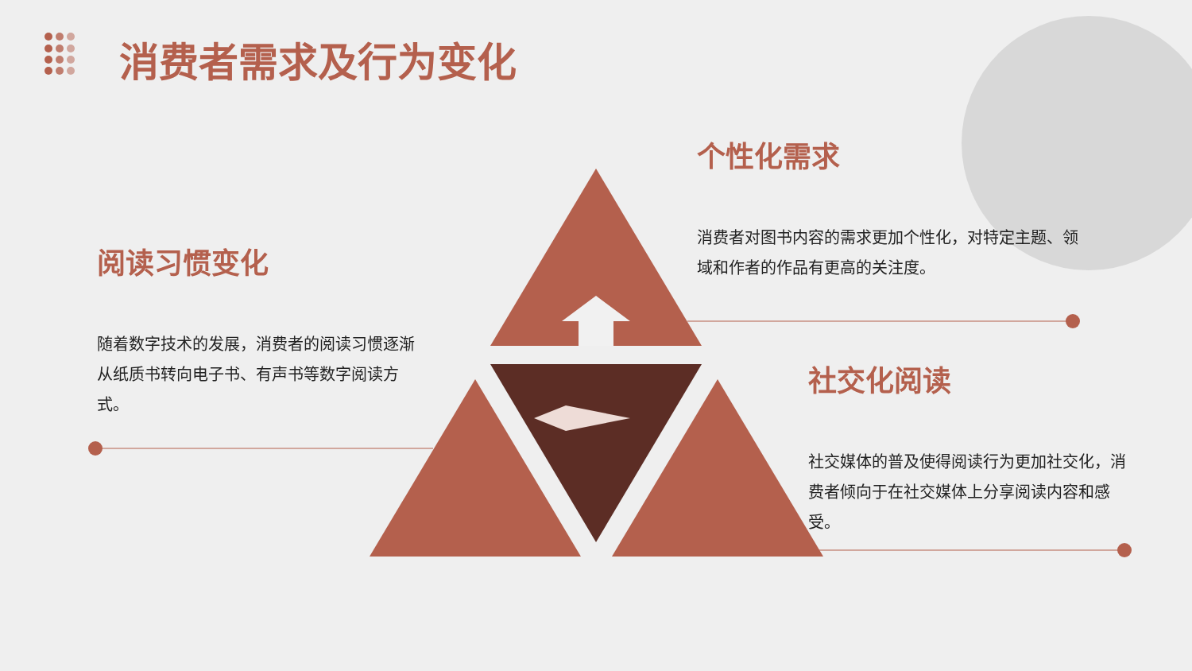消费者需求及行为变化
个性化需求
消费者对图书内容的需求更加个性化，对特定主题、领域和作者的作品有更高的关注度。
阅读习惯变化
随着数字技术的发展，消费者的阅读习惯逐渐从纸质书转向电子书、有声书等数字阅读方式。
社交化阅读
社交媒体的普及使得阅读行为更加社交化，消费者倾向于在社交媒体上分享阅读内容和感受。